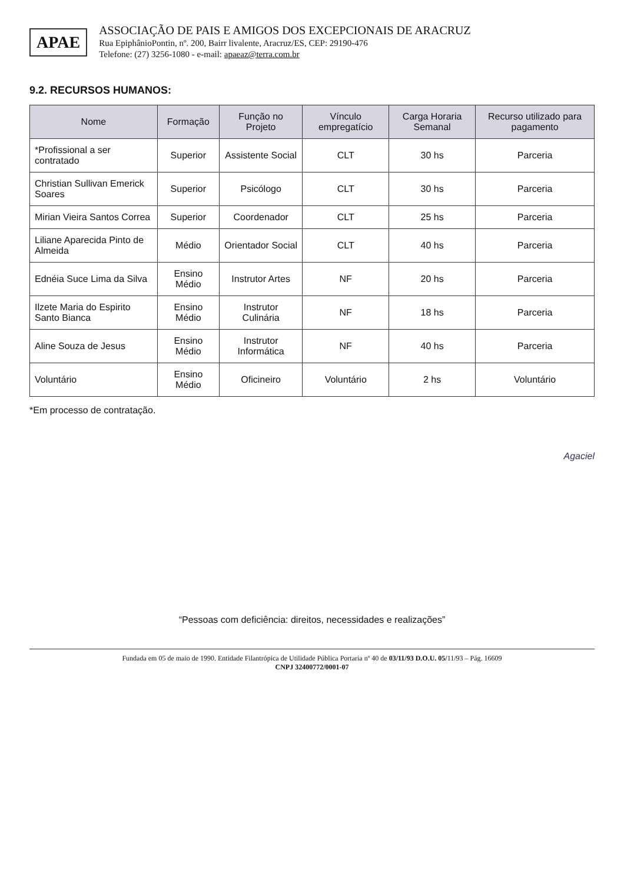APAE
ASSOCIAÇÃO DE PAIS E AMIGOS DOS EXCEPCIONAIS DE ARACRUZ
Rua EpiphânioPontin, nº. 200, Bairr livalente, Aracruz/ES, CEP: 29190-476
Telefone: (27) 3256-1080 - e-mail: apaeaz@terra.com.br
9.2. RECURSOS HUMANOS:
| Nome | Formação | Função no Projeto | Vínculo empregatício | Carga Horaria Semanal | Recurso utilizado para pagamento |
| --- | --- | --- | --- | --- | --- |
| *Profissional a ser contratado | Superior | Assistente Social | CLT | 30 hs | Parceria |
| Christian Sullivan Emerick Soares | Superior | Psicólogo | CLT | 30 hs | Parceria |
| Mirian Vieira Santos Correa | Superior | Coordenador | CLT | 25 hs | Parceria |
| Liliane Aparecida Pinto de Almeida | Médio | Orientador Social | CLT | 40 hs | Parceria |
| Ednéia Suce Lima da Silva | Ensino Médio | Instrutor Artes | NF | 20 hs | Parceria |
| Ilzete Maria do Espirito Santo Bianca | Ensino Médio | Instrutor Culinária | NF | 18 hs | Parceria |
| Aline Souza de Jesus | Ensino Médio | Instrutor Informática | NF | 40 hs | Parceria |
| Voluntário | Ensino Médio | Oficineiro | Voluntário | 2 hs | Voluntário |
*Em processo de contratação.
Agaciel
“Pessoas com deficiência: direitos, necessidades e realizações”
Fundada em 05 de maio de 1990. Entidade Filantrópica de Utilidade Pública Portaria nº 40 de 03/11/93 D.O.U. 05/11/93 – Pág. 16609
CNPJ 32400772/0001-07